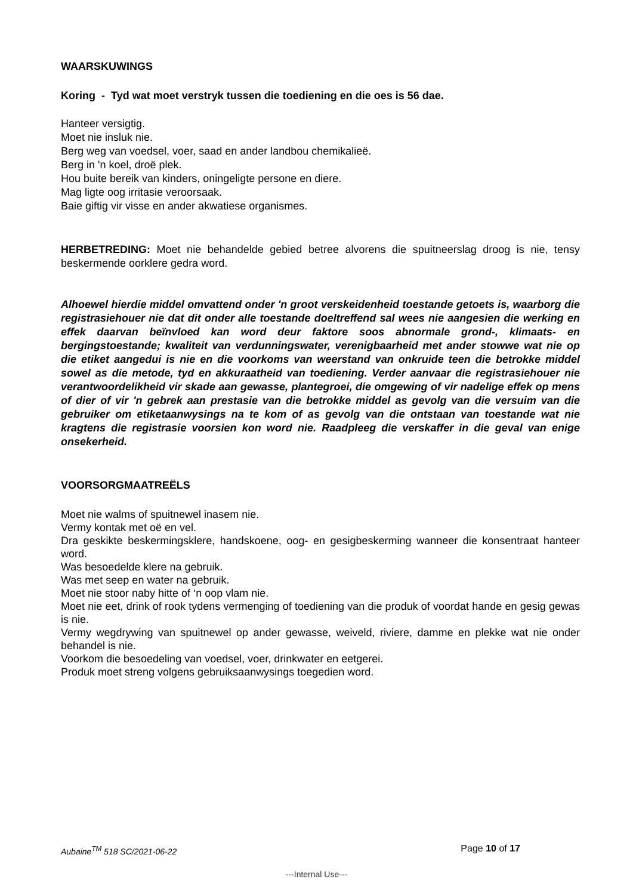WAARSKUWINGS
Koring - Tyd wat moet verstryk tussen die toediening en die oes is 56 dae.
Hanteer versigtig.
Moet nie insluk nie.
Berg weg van voedsel, voer, saad en ander landbou chemikalieë.
Berg in 'n koel, droë plek.
Hou buite bereik van kinders, oningeligte persone en diere.
Mag ligte oog irritasie veroorsaak.
Baie giftig vir visse en ander akwatiese organismes.
HERBETREDING: Moet nie behandelde gebied betree alvorens die spuitneerslag droog is nie, tensy beskermende oorklere gedra word.
Alhoewel hierdie middel omvattend onder 'n groot verskeidenheid toestande getoets is, waarborg die registrasiehouer nie dat dit onder alle toestande doeltreffend sal wees nie aangesien die werking en effek daarvan beïnvloed kan word deur faktore soos abnormale grond-, klimaats- en bergingstoestande; kwaliteit van verdunningswater, verenigbaarheid met ander stowwe wat nie op die etiket aangedui is nie en die voorkoms van weerstand van onkruide teen die betrokke middel sowel as die metode, tyd en akkuraatheid van toediening. Verder aanvaar die registrasiehouer nie verantwoordelikheid vir skade aan gewasse, plantegroei, die omgewing of vir nadelige effek op mens of dier of vir 'n gebrek aan prestasie van die betrokke middel as gevolg van die versuim van die gebruiker om etiketaanwysings na te kom of as gevolg van die ontstaan van toestande wat nie kragtens die registrasie voorsien kon word nie. Raadpleeg die verskaffer in die geval van enige onsekerheid.
VOORSORGMAATREËLS
Moet nie walms of spuitnewel inasem nie.
Vermy kontak met oë en vel.
Dra geskikte beskermingsklere, handskoene, oog- en gesigbeskerming wanneer die konsentraat hanteer word.
Was besoedelde klere na gebruik.
Was met seep en water na gebruik.
Moet nie stoor naby hitte of ‘n oop vlam nie.
Moet nie eet, drink of rook tydens vermenging of toediening van die produk of voordat hande en gesig gewas is nie.
Vermy wegdrywing van spuitnewel op ander gewasse, weiveld, riviere, damme en plekke wat nie onder behandel is nie.
Voorkom die besoedeling van voedsel, voer, drinkwater en eetgerei.
Produk moet streng volgens gebruiksaanwysings toegedien word.
Aubaine<sup>TM</sup> 518 SC/2021-06-22 Page 10 of 17
---Internal Use---